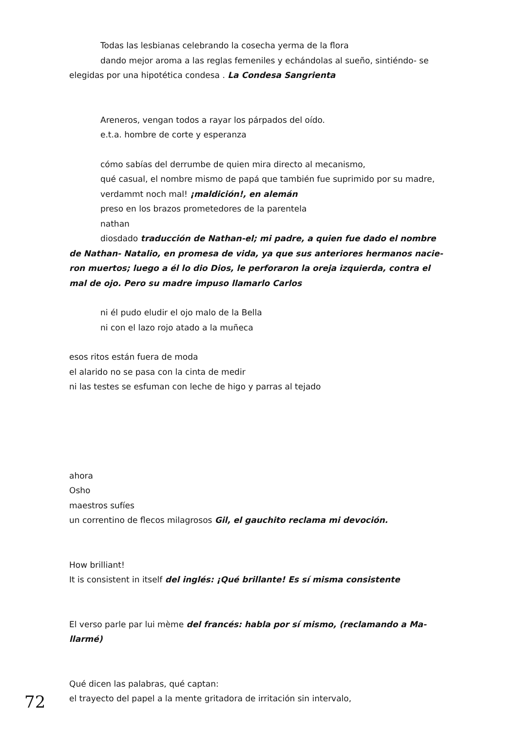Todas las lesbianas celebrando la cosecha yerma de la flora
dando mejor aroma a las reglas femeniles y echándolas al sueño, sintiéndo- se elegidas por una hipotética condesa . La Condesa Sangrienta
Areneros, vengan todos a rayar los párpados del oído.
e.t.a. hombre de corte y esperanza
cómo sabías del derrumbe de quien mira directo al mecanismo,
qué casual, el nombre mismo de papá que también fue suprimido por su madre,
verdammt noch mal! ¡maldición!, en alemán
preso en los brazos prometedores de la parentela
nathan
diosdado traducción de Nathan-el; mi padre, a quien fue dado el nombre de Nathan- Natalio, en promesa de vida, ya que sus anteriores hermanos nacie-ron muertos; luego a él lo dio Dios, le perforaron la oreja izquierda, contra el mal de ojo. Pero su madre impuso llamarlo Carlos
ni él pudo eludir el ojo malo de la Bella
ni con el lazo rojo atado a la muñeca
esos ritos están fuera de moda
el alarido no se pasa con la cinta de medir
ni las testes se esfuman con leche de higo y parras al tejado
ahora
Osho
maestros sufíes
un correntino de flecos milagrosos Gil, el gauchito reclama mi devoción.
How brilliant!
It is consistent in itself del inglés: ¡Qué brillante! Es sí misma consistente
El verso parle par lui mème del francés: habla por sí mismo, (reclamando a Ma-llarmé)
Qué dicen las palabras, qué captan:
el trayecto del papel a la mente gritadora de irritación sin intervalo,
72